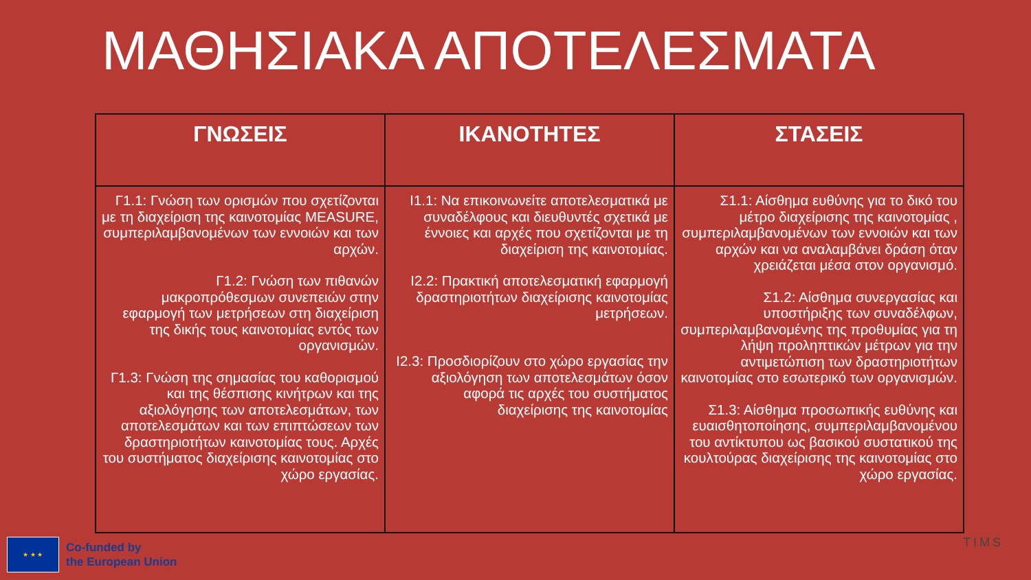ΜΑΘΗΣΙΑΚΑ ΑΠΟΤΕΛΕΣΜΑΤΑ
| ΓΝΩΣΕΙΣ | ΙΚΑΝΟΤΗΤΕΣ | ΣΤΑΣΕΙΣ |
| --- | --- | --- |
| Γ1.1: Γνώση των ορισμών που σχετίζονται με τη διαχείριση της καινοτομίας MEASURE, συμπεριλαμβανομένων των εννοιών και των αρχών. Γ1.2: Γνώση των πιθανών μακροπρόθεσμων συνεπειών στην εφαρμογή των μετρήσεων στη διαχείριση της δικής τους καινοτομίας εντός των οργανισμών. Γ1.3: Γνώση της σημασίας του καθορισμού και της θέσπισης κινήτρων και της αξιολόγησης των αποτελεσμάτων, των αποτελεσμάτων και των επιπτώσεων των δραστηριοτήτων καινοτομίας τους. Αρχές του συστήματος διαχείρισης καινοτομίας στο χώρο εργασίας. | Ι1.1: Να επικοινωνείτε αποτελεσματικά με συναδέλφους και διευθυντές σχετικά με έννοιες και αρχές που σχετίζονται με τη διαχείριση της καινοτομίας. Ι2.2: Πρακτική αποτελεσματική εφαρμογή δραστηριοτήτων διαχείρισης καινοτομίας μετρήσεων. Ι2.3: Προσδιορίζουν στο χώρο εργασίας την αξιολόγηση των αποτελεσμάτων όσον αφορά τις αρχές του συστήματος διαχείρισης της καινοτομίας | Σ1.1: Αίσθημα ευθύνης για το δικό του μέτρο διαχείρισης της καινοτομίας , συμπεριλαμβανομένων των εννοιών και των αρχών και να αναλαμβάνει δράση όταν χρειάζεται μέσα στον οργανισμό. Σ1.2: Αίσθημα συνεργασίας και υποστήριξης των συναδέλφων, συμπεριλαμβανομένης της προθυμίας για τη λήψη προληπτικών μέτρων για την αντιμετώπιση των δραστηριοτήτων καινοτομίας στο εσωτερικό των οργανισμών. Σ1.3: Αίσθημα προσωπικής ευθύνης και ευαισθητοποίησης, συμπεριλαμβανομένου του αντίκτυπου ως βασικού συστατικού της κουλτούρας διαχείρισης της καινοτομίας στο χώρο εργασίας. |
★ ★ ★
Co-funded by
the European Union
TIMS